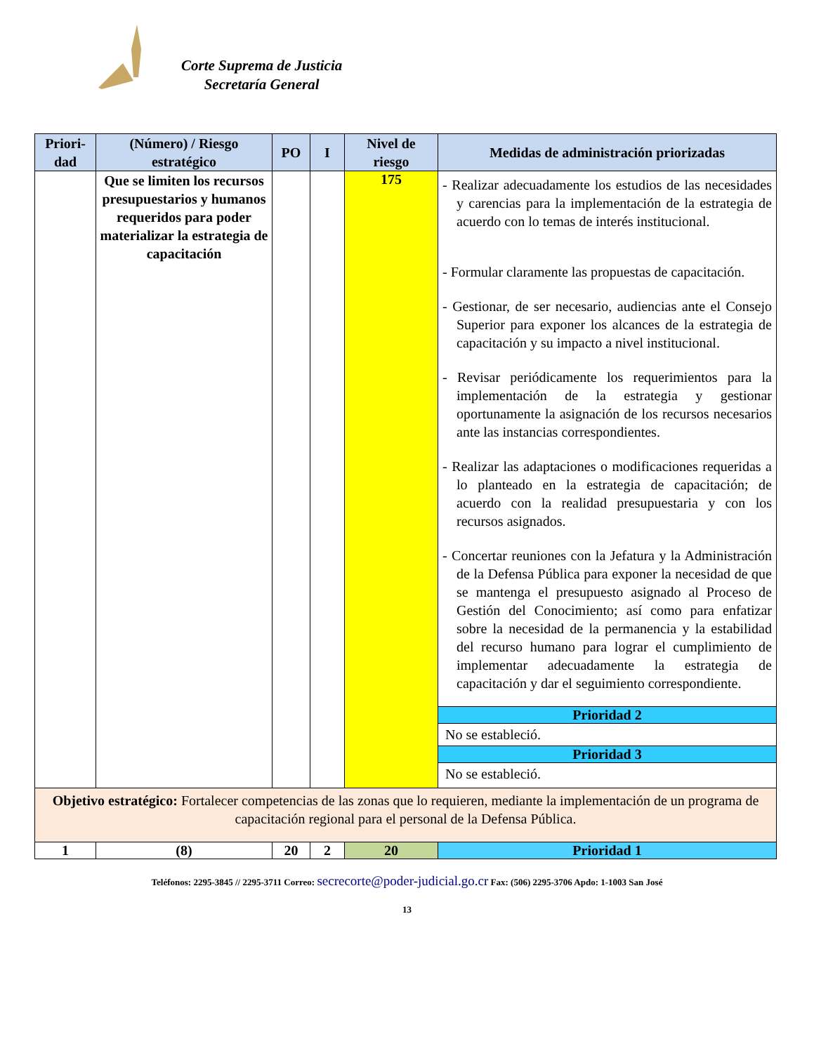Corte Suprema de Justicia
Secretaría General
| Priori- dad | (Número) / Riesgo estratégico | PO | I | Nivel de riesgo | Medidas de administración priorizadas |
| --- | --- | --- | --- | --- | --- |
| | Que se limiten los recursos presupuestarios y humanos requeridos para poder materializar la estrategia de capacitación | | | 175 | - Realizar adecuadamente los estudios de las necesidades y carencias para la implementación de la estrategia de acuerdo con lo temas de interés institucional. - Formular claramente las propuestas de capacitación. - Gestionar, de ser necesario, audiencias ante el Consejo Superior para exponer los alcances de la estrategia de capacitación y su impacto a nivel institucional. - Revisar periódicamente los requerimientos para la implementación de la estrategia y gestionar oportunamente la asignación de los recursos necesarios ante las instancias correspondientes. - Realizar las adaptaciones o modificaciones requeridas a lo planteado en la estrategia de capacitación; de acuerdo con la realidad presupuestaria y con los recursos asignados. - Concertar reuniones con la Jefatura y la Administración de la Defensa Pública para exponer la necesidad de que se mantenga el presupuesto asignado al Proceso de Gestión del Conocimiento; así como para enfatizar sobre la necesidad de la permanencia y la estabilidad del recurso humano para lograr el cumplimiento de implementar adecuadamente la estrategia de capacitación y dar el seguimiento correspondiente. |
| | | | | | Prioridad 2 |
| | | | | | No se estableció. |
| | | | | | Prioridad 3 |
| | | | | | No se estableció. |
| Objetivo estratégico: Fortalecer competencias de las zonas que lo requieren, mediante la implementación de un programa de capacitación regional para el personal de la Defensa Pública. | | | | | |
| 1 | (8) | 20 | 2 | 20 | Prioridad 1 |
Teléfonos: 2295-3845 // 2295-3711 Correo: secrecorte@poder-judicial.go.cr Fax: (506) 2295-3706 Apdo: 1-1003 San José
13